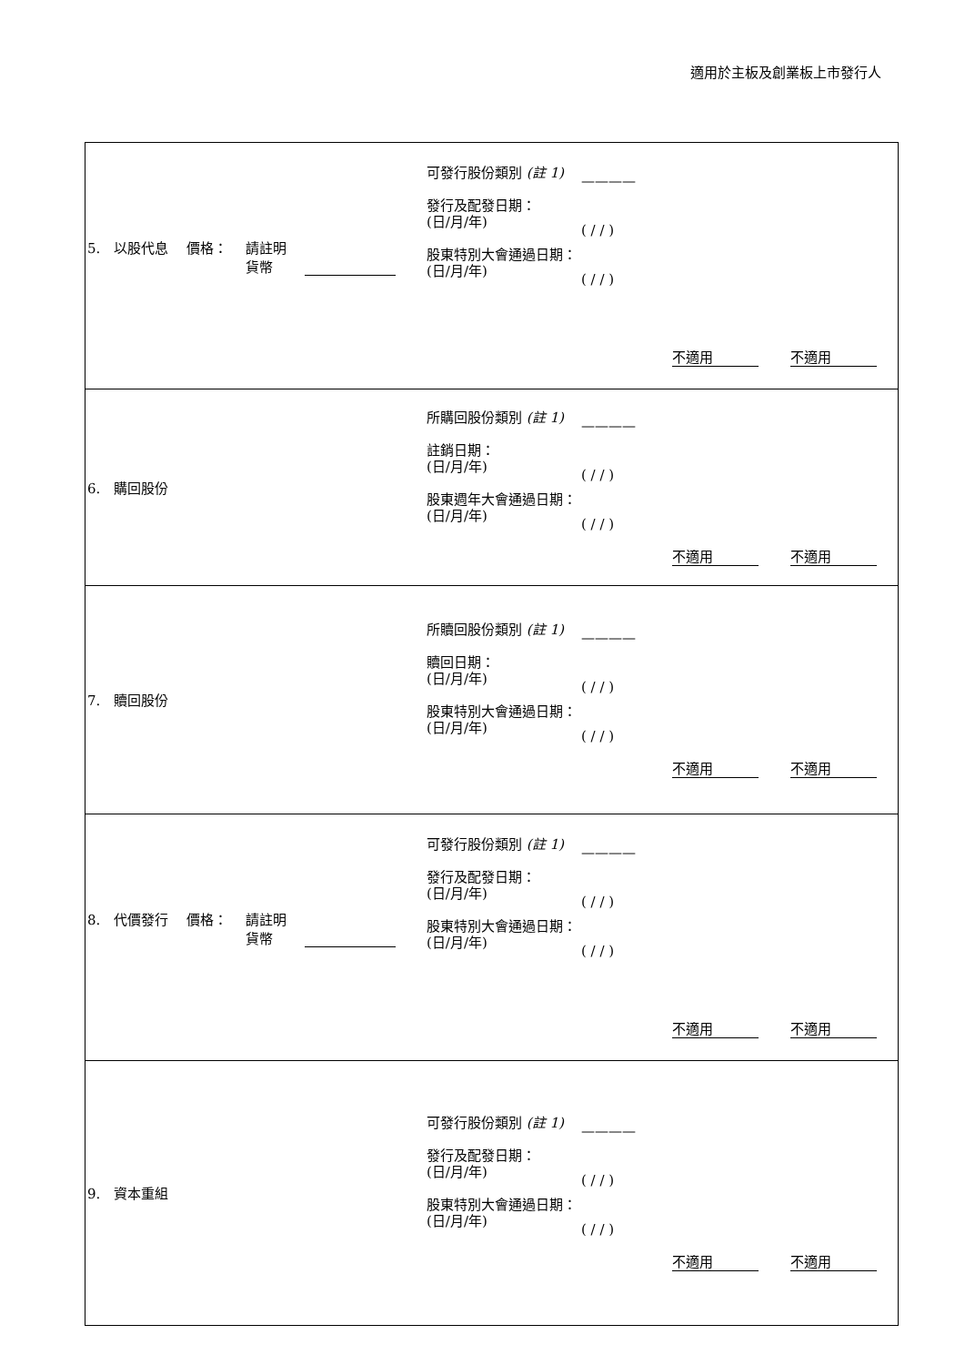適用於主板及創業板上市發行人
| 5. 以股代息 價格： 請註明 貨幣 可發行股份類別 (註 1) 發行及配發日期： (日/月/年) 股東特別大會通過日期： (日/月/年) ———— ( / / ) ( / / ) 不適用 不適用 |
| 6. 購回股份 所購回股份類別 (註 1) 註銷日期： (日/月/年) 股東週年大會通過日期： (日/月/年) ———— ( / / ) ( / / ) 不適用 不適用 |
| 7. 贖回股份 所贖回股份類別 (註 1) 贖回日期： (日/月/年) 股東特別大會通過日期： (日/月/年) ———— ( / / ) ( / / ) 不適用 不適用 |
| 8. 代價發行 價格： 請註明 貨幣 可發行股份類別 (註 1) 發行及配發日期： (日/月/年) 股東特別大會通過日期： (日/月/年) ———— ( / / ) ( / / ) 不適用 不適用 |
| 9. 資本重組 可發行股份類別 (註 1) 發行及配發日期： (日/月/年) 股東特別大會通過日期： (日/月/年) ———— ( / / ) ( / / ) 不適用 不適用 |